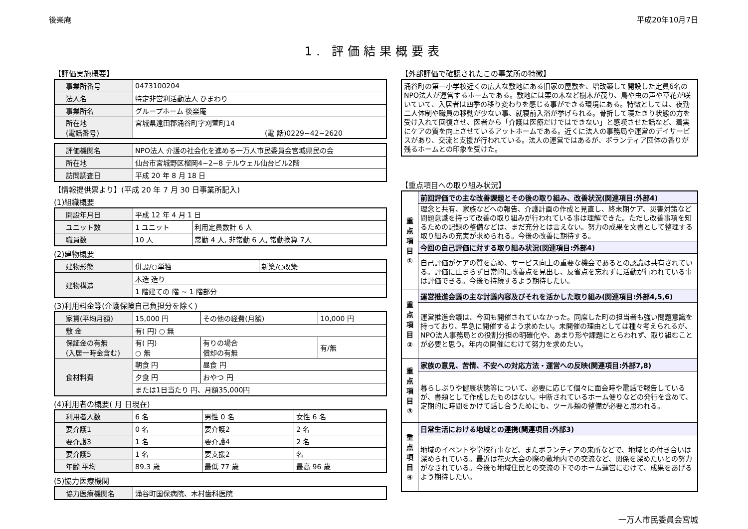後楽庵 平成20年10月7日
1. 評価結果概要表
【評価実施概要】
| 事業所番号 | 0473100204 |
| 法人名 | 特定非営利活動法人 ひまわり |
| 事業所名 | グループホーム 後楽庵 |
| 所在地 (電話番号) | 宮城県遠田郡涌谷町字刈萱町14 (電 話)0229−42−2620 |
| 評価機関名 | NPO法人 介護の社会化を進める一万人市民委員会宮城県民の会 |
| 所在地 | 仙台市宮城野区榴岡4−2−8 テルウェル仙台ビル2階 |
| 訪問調査日 | 平成 20 年 8 月 18 日 |
【情報提供票より】(平成 20 年 7 月 30 日事業所記入)
(1)組織概要
| 開設年月日 | 平成 12 年 4 月 1 日 | |
| ユニット数 | 1 ユニット | 利用定員数計 6 人 |
| 職員数 | 10 人 | 常勤 4 人, 非常勤 6 人, 常勤換算 7人 |
(2)建物概要
| 建物形態 | 併設/○単独 | 新築/○改築 |
| 建物構造 | 木造 造り | |
| | 1 階建ての 階 ~ 1 階部分 | |
(3)利用料金等(介護保険自己負担分を除く)
| 家賃(平均月額) | 15,000 円 | その他の経費(月額) | 10,000 円 |
| 敷 金 | 有( 円) ○ 無 | | |
| 保証金の有無 (入居一時金含む) | 有( 円) ○ 無 | 有りの場合 償却の有無 | 有/無 |
| 食材料費 | 朝食 円 | 昼食 円 | |
| | 夕食 円 | おやつ 円 | |
| | または1日当たり 円、月額35,000円 | | |
(4)利用者の概要( 月 日現在)
| 利用者人数 | 6 名 | 男性 0 名 | 女性 6 名 |
| 要介護1 | 0 名 | 要介護2 | 2 名 |
| 要介護3 | 1 名 | 要介護4 | 2 名 |
| 要介護5 | 1 名 | 要支援2 | 名 |
| 年齢 平均 | 89.3 歳 | 最低 77 歳 | 最高 96 歳 |
(5)協力医療機関
| 協力医療機関名 | 涌谷町国保病院、木村歯科医院 |
【外部評価で確認されたこの事業所の特徴】
涌谷町の第一小学校近くの広大な敷地にある旧家の屋敷を、増改築して開設した定員6名のNPO法人が運営するホームである。敷地には栗の木など樹木が茂り、鳥や虫の声や草花が咲いていて、入居者は四季の移り変わりを感じる事ができる環境にある。特徴としては、夜勤二人体制や職員の移動が少ない事、就寝前入浴が挙げられる。骨折して寝たきり状態の方を受け入れて回復させ、医者から「介護は医療だけではできない」と感嘆させた話など、着実にケアの質を向上させているアットホームである。近くに法人の事務局や運営のデイサービスがあり、交流と支援が行われている。法人の運営ではあるが、ボランティア団体の香りが残るホームとの印象を受けた。
【重点項目への取り組み状況】
| 重 点 項 目 ① | 前回評価での主な改善課題とその後の取り組み、改善状況(関連項目:外部4) |
| | 理念と共有、家族などへの報告、介護計画の作成と見直し、終末期ケア、災害対策など問題意識を持って改善の取り組みが行われている事は理解できた。ただし改善事項を知るための記録の整備などは、まだ充分とは言えない。努力の成果を文書として整理する取り組みの充実が求められる。今後の改善に期待する。 |
| | 今回の自己評価に対する取り組み状況(関連項目:外部4) |
| | 自己評価がケアの質を高め、サービス向上の重要な機会であるとの認識は共有されている。評価に止まらず日常的に改善点を見出し、反省点を忘れずに活動が行われている事は評価できる。今後も持続するよう期待したい。 |
| 重 点 項 目 ② | 運営推進会議の主な討議内容及びそれを活かした取り組み(関連項目:外部4,5,6) |
| | 運営推進会議は、今回も開催されていなかった。同席した町の担当者も強い問題意識を持っており、早急に開催するよう求めたい。未開催の理由としては種々考えられるが、NPO法人事務局との役割分担の明確化や、あまり形や課題にとらわれず、取り組むことが必要と思う。年内の開催にむけて努力を求めたい。 |
| 重 点 項 目 ③ | 家族の意見、苦情、不安への対応方法・運営への反映(関連項目:外部7,8) |
| | 暮らしぶりや健康状態等について、必要に応じて個々に面会時や電話で報告しているが、書類として作成したものはない。中断されているホーム便りなどの発行を含めて、定期的に時間をかけて話し合うためにも、ツール類の整備が必要と思われる。 |
| 重 点 項 目 ④ | 日常生活における地域との連携(関連項目:外部3) |
| | 地域のイベントや学校行事など、またボランティアの来所などで、地域との付き合いは深められている。最近は花火大会の際の敷地内での交流など、関係を深めたいとの努力がなされている。今後も地域住民との交流の下でのホーム運営にむけて、成果をあげるよう期待したい。 |
一万人市民委員会宮城